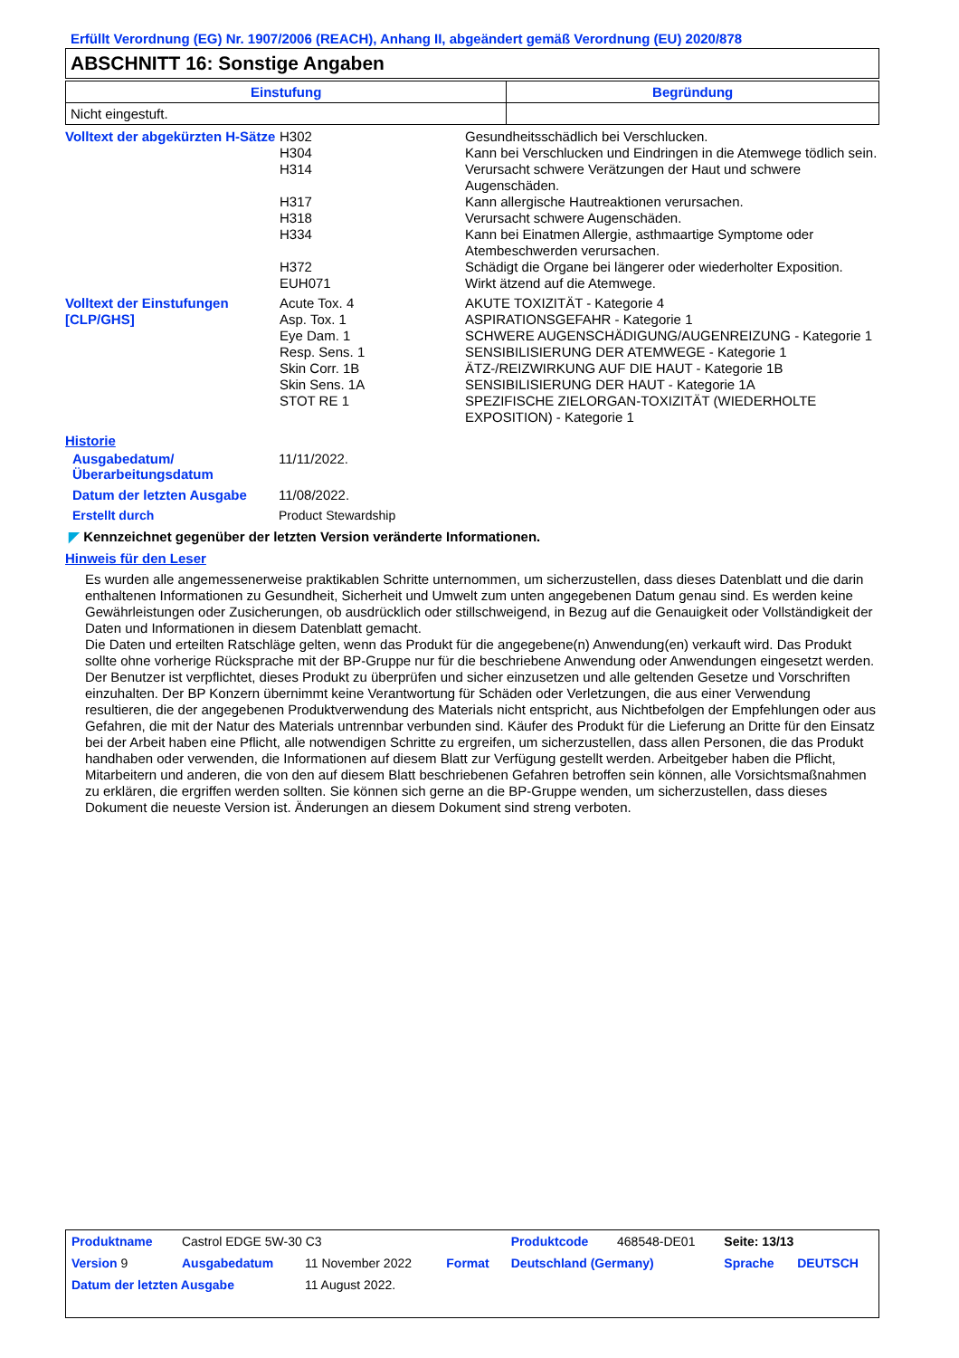Erfüllt Verordnung (EG) Nr. 1907/2006 (REACH), Anhang II, abgeändert gemäß Verordnung (EU) 2020/878
ABSCHNITT 16: Sonstige Angaben
| Einstufung | Begründung |
| --- | --- |
| Nicht eingestuft. | |
| Volltext der abgekürzten H-Sätze | H302 | Gesundheitsschädlich bei Verschlucken. |
| | H304 | Kann bei Verschlucken und Eindringen in die Atemwege tödlich sein. |
| | H314 | Verursacht schwere Verätzungen der Haut und schwere Augenschäden. |
| | H317 | Kann allergische Hautreaktionen verursachen. |
| | H318 | Verursacht schwere Augenschäden. |
| | H334 | Kann bei Einatmen Allergie, asthmaartige Symptome oder Atembeschwerden verursachen. |
| | H372 | Schädigt die Organe bei längerer oder wiederholter Exposition. |
| | EUH071 | Wirkt ätzend auf die Atemwege. |
| Volltext der Einstufungen [CLP/GHS] | Acute Tox. 4 | AKUTE TOXIZITÄT - Kategorie 4 |
| | Asp. Tox. 1 | ASPIRATIONSGEFAHR - Kategorie 1 |
| | Eye Dam. 1 | SCHWERE AUGENSCHÄDIGUNG/AUGENREIZUNG - Kategorie 1 |
| | Resp. Sens. 1 | SENSIBILISIERUNG DER ATEMWEGE - Kategorie 1 |
| | Skin Corr. 1B | ÄTZ-/REIZWIRKUNG AUF DIE HAUT - Kategorie 1B |
| | Skin Sens. 1A | SENSIBILISIERUNG DER HAUT - Kategorie 1A |
| | STOT RE 1 | SPEZIFISCHE ZIELORGAN-TOXIZITÄT (WIEDERHOLTE EXPOSITION) - Kategorie 1 |
Historie
| Ausgabedatum/ Überarbeitungsdatum | 11/11/2022. |
| Datum der letzten Ausgabe | 11/08/2022. |
| Erstellt durch | Product Stewardship |
◤ Kennzeichnet gegenüber der letzten Version veränderte Informationen.
Hinweis für den Leser
Es wurden alle angemessenerweise praktikablen Schritte unternommen, um sicherzustellen, dass dieses Datenblatt und die darin enthaltenen Informationen zu Gesundheit, Sicherheit und Umwelt zum unten angegebenen Datum genau sind. Es werden keine Gewährleistungen oder Zusicherungen, ob ausdrücklich oder stillschweigend, in Bezug auf die Genauigkeit oder Vollständigkeit der Daten und Informationen in diesem Datenblatt gemacht.
Die Daten und erteilten Ratschläge gelten, wenn das Produkt für die angegebene(n) Anwendung(en) verkauft wird. Das Produkt sollte ohne vorherige Rücksprache mit der BP-Gruppe nur für die beschriebene Anwendung oder Anwendungen eingesetzt werden.
Der Benutzer ist verpflichtet, dieses Produkt zu überprüfen und sicher einzusetzen und alle geltenden Gesetze und Vorschriften einzuhalten. Der BP Konzern übernimmt keine Verantwortung für Schäden oder Verletzungen, die aus einer Verwendung resultieren, die der angegebenen Produktverwendung des Materials nicht entspricht, aus Nichtbefolgen der Empfehlungen oder aus Gefahren, die mit der Natur des Materials untrennbar verbunden sind. Käufer des Produkt für die Lieferung an Dritte für den Einsatz bei der Arbeit haben eine Pflicht, alle notwendigen Schritte zu ergreifen, um sicherzustellen, dass allen Personen, die das Produkt handhaben oder verwenden, die Informationen auf diesem Blatt zur Verfügung gestellt werden. Arbeitgeber haben die Pflicht, Mitarbeitern und anderen, die von den auf diesem Blatt beschriebenen Gefahren betroffen sein können, alle Vorsichtsmaßnahmen zu erklären, die ergriffen werden sollten. Sie können sich gerne an die BP-Gruppe wenden, um sicherzustellen, dass dieses Dokument die neueste Version ist. Änderungen an diesem Dokument sind streng verboten.
| Produktname | Castrol EDGE 5W-30 C3 | | | Produktcode | 468548-DE01 | Seite: 13/13 | |
| Version 9 | Ausgabedatum | 11 November 2022 | Format | Deutschland (Germany) | | Sprache | DEUTSCH |
| Datum der letzten Ausgabe | | 11 August 2022. | | | | | |